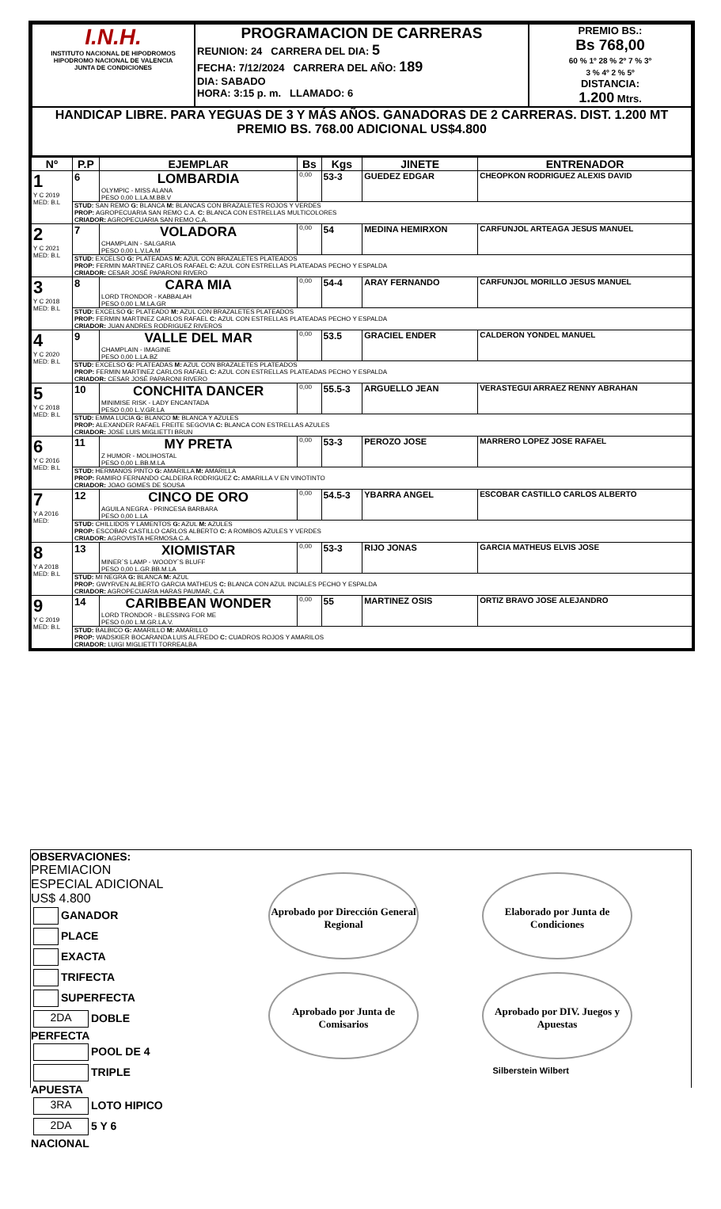| I.N.H. INSTITUTO NACIONAL DE HIPODROMOS HIPODROMO NACIONAL DE VALENCIA JUNTA DE CONDICIONES | PROGRAMACION DE CARRERAS REUNION: 24 CARRERA DEL DIA: 5 FECHA: 7/12/2024 CARRERA DEL AÑO: 189 DIA: SABADO HORA: 3:15 p. m. LLAMADO: 6 | PREMIO BS.: Bs 768,00 60 % 1º 28 % 2º 7 % 3º 3 % 4º 2 % 5º DISTANCIA: 1.200 Mtrs. |
| HANDICAP LIBRE. PARA YEGUAS DE 3 Y MÁS AÑOS. GANADORAS DE 2 CARRERAS. DIST. 1.200 MT PREMIO BS. 768.00 ADICIONAL US$4.800 | | |
| Nº | P.P | EJEMPLAR | Bs | Kgs | JINETE | ENTRENADOR |
| --- | --- | --- | --- | --- | --- | --- |
| 1 Y C 2019 MED: B.L | 6 | LOMBARDIA OLYMPIC - MISS ALANA PESO 0,00 L.LA.M.BB.V | 0,00 | 53-3 | GUEDEZ EDGAR | CHEOPKON RODRIGUEZ ALEXIS DAVID |
| | STUD: SAN REMO G: BLANCA M: BLANCAS CON BRAZALETES ROJOS Y VERDES PROP: AGROPECUARIA SAN REMO C.A. C: BLANCA CON ESTRELLAS MULTICOLORES CRIADOR: AGROPECUARIA SAN REMO C.A. | | | | | |
| 2 Y C 2021 MED: B.L | 7 | VOLADORA CHAMPLAIN - SALGARIA PESO 0,00 L.V.LA.M | 0,00 | 54 | MEDINA HEMIRXON | CARFUNJOL ARTEAGA JESUS MANUEL |
| | STUD: EXCELSO G: PLATEADAS M: AZUL CON BRAZALETES PLATEADOS PROP: FERMIN MARTINEZ CARLOS RAFAEL C: AZUL CON ESTRELLAS PLATEADAS PECHO Y ESPALDA CRIADOR: CESAR JOSÉ PAPARONI RIVERO | | | | | |
| 3 Y C 2018 MED: B.L | 8 | CARA MIA LORD TRONDOR - KABBALAH PESO 0,00 L.M.LA.GR | 0,00 | 54-4 | ARAY FERNANDO | CARFUNJOL MORILLO JESUS MANUEL |
| | STUD: EXCELSO G: PLATEADO M: AZUL CON BRAZALETES PLATEADOS PROP: FERMIN MARTINEZ CARLOS RAFAEL C: AZUL CON ESTRELLAS PLATEADAS PECHO Y ESPALDA CRIADOR: JUAN ANDRES RODRIGUEZ RIVEROS | | | | | |
| 4 Y C 2020 MED: B.L | 9 | VALLE DEL MAR CHAMPLAIN - IMAGINE PESO 0,00 L.LA.BZ | 0,00 | 53.5 | GRACIEL ENDER | CALDERON YONDEL MANUEL |
| | STUD: EXCELSO G: PLATEADAS M: AZUL CON BRAZALETES PLATEADOS PROP: FERMIN MARTINEZ CARLOS RAFAEL C: AZUL CON ESTRELLAS PLATEADAS PECHO Y ESPALDA CRIADOR: CESAR JOSÉ PAPARONI RIVERO | | | | | |
| 5 Y C 2018 MED: B.L | 10 | CONCHITA DANCER MINIMISE RISK - LADY ENCANTADA PESO 0,00 L.V.GR.LA | 0,00 | 55.5-3 | ARGUELLO JEAN | VERASTEGUI ARRAEZ RENNY ABRAHAN |
| | STUD: EMMA LUCIA G: BLANCO M: BLANCA Y AZULES PROP: ALEXANDER RAFAEL FREITE SEGOVIA C: BLANCA CON ESTRELLAS AZULES CRIADOR: JOSE LUIS MIGLIETTI BRUN | | | | | |
| 6 Y C 2016 MED: B.L | 11 | MY PRETA Z HUMOR - MOLIHOSTAL PESO 0,00 L.BB.M.LA | 0,00 | 53-3 | PEROZO JOSE | MARRERO LOPEZ JOSE RAFAEL |
| | STUD: HERMANOS PINTO G: AMARILLA M: AMARILLA PROP: RAMIRO FERNANDO CALDEIRA RODRIGUEZ C: AMARILLA V EN VINOTINTO CRIADOR: JOAO GOMES DE SOUSA | | | | | |
| 7 Y A 2016 MED: | 12 | CINCO DE ORO AGUILA NEGRA - PRINCESA BARBARA PESO 0,00 L.LA | 0,00 | 54.5-3 | YBARRA ANGEL | ESCOBAR CASTILLO CARLOS ALBERTO |
| | STUD: CHILLIDOS Y LAMENTOS G: AZUL M: AZULES PROP: ESCOBAR CASTILLO CARLOS ALBERTO C: A ROMBOS AZULES Y VERDES CRIADOR: AGROVISTA HERMOSA C.A. | | | | | |
| 8 Y A 2018 MED: B.L | 13 | XIOMISTAR MINER`S LAMP - WOODY`S BLUFF PESO 0,00 L.GR.BB.M.LA | 0,00 | 53-3 | RIJO JONAS | GARCIA MATHEUS ELVIS JOSE |
| | STUD: MI NEGRA G: BLANCA M: AZUL PROP: GWYRVEN ALBERTO GARCIA MATHEUS C: BLANCA CON AZUL INCIALES PECHO Y ESPALDA CRIADOR: AGROPECUARIA HARAS PAUMAR, C.A | | | | | |
| 9 Y C 2019 MED: B.L | 14 | CARIBBEAN WONDER LORD TRONDOR - BLESSING FOR ME PESO 0,00 L.M.GR.LA.V. | 0,00 | 55 | MARTINEZ OSIS | ORTIZ BRAVO JOSE ALEJANDRO |
| | STUD: BALBICO G: AMARILLO M: AMARILLO PROP: WADSKIER BOCARANDA LUIS ALFREDO C: CUADROS ROJOS Y AMARILOS CRIADOR: LUIGI MIGLIETTI TORREALBA | | | | | |
OBSERVACIONES: PREMIACION ESPECIAL ADICIONAL US$ 4.800
GANADOR
PLACE
EXACTA
TRIFECTA
SUPERFECTA
2DA DOBLE PERFECTA
POOL DE 4
TRIPLE APUESTA
3RA LOTO HIPICO
2DA 5 Y 6 NACIONAL
Aprobado por Dirección General Regional
Elaborado por Junta de Condiciones
Aprobado por Junta de Comisarios
Aprobado por DIV. Juegos y Apuestas
Silberstein Wilbert